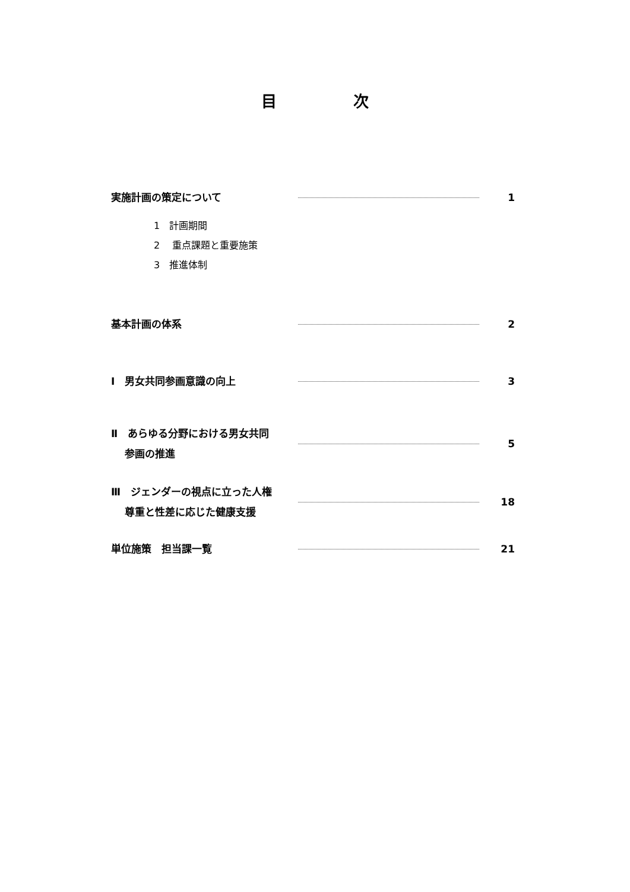目 次
実施計画の策定について
1
1　計画期間
2　 重点課題と重要施策
3　推進体制
基本計画の体系
2
Ⅰ　男女共同参画意識の向上
3
Ⅱ　あらゆる分野における男女共同
　 参画の推進
5
Ⅲ　ジェンダーの視点に立った人権
　 尊重と性差に応じた健康支援
18
単位施策　担当課一覧
21